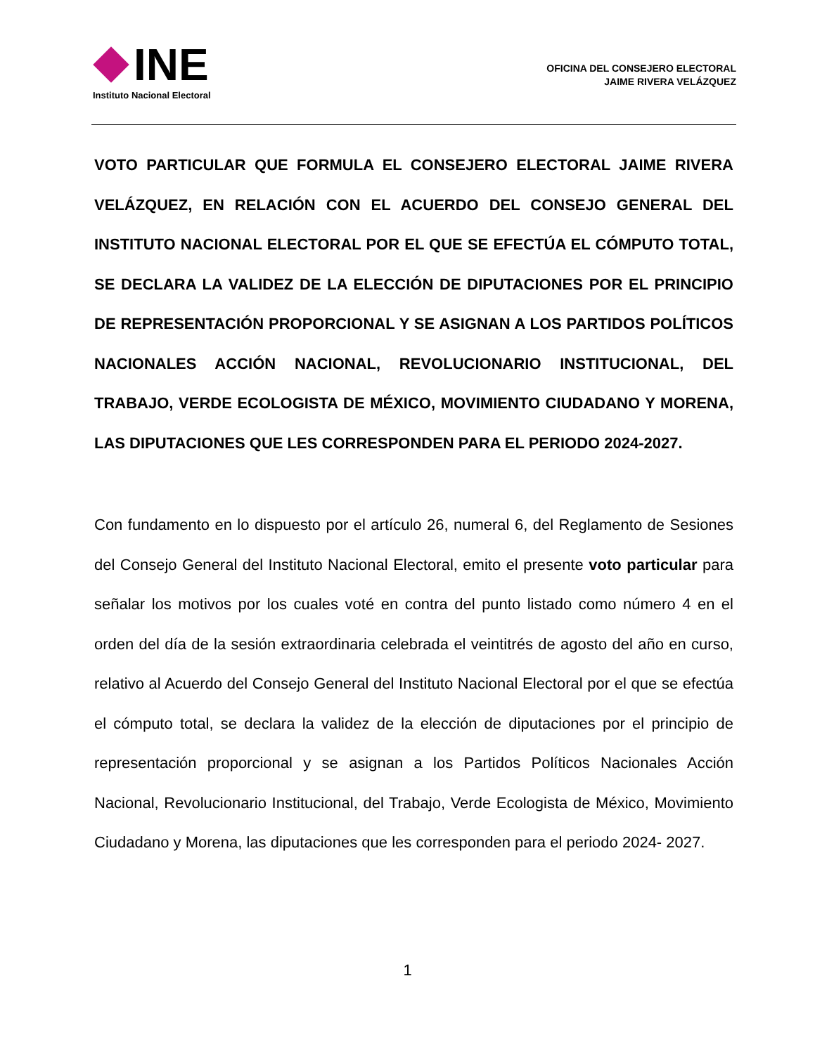INE
Instituto Nacional Electoral
OFICINA DEL CONSEJERO ELECTORAL
JAIME RIVERA VELÁZQUEZ
VOTO PARTICULAR QUE FORMULA EL CONSEJERO ELECTORAL JAIME RIVERA VELÁZQUEZ, EN RELACIÓN CON EL ACUERDO DEL CONSEJO GENERAL DEL INSTITUTO NACIONAL ELECTORAL POR EL QUE SE EFECTÚA EL CÓMPUTO TOTAL, SE DECLARA LA VALIDEZ DE LA ELECCIÓN DE DIPUTACIONES POR EL PRINCIPIO DE REPRESENTACIÓN PROPORCIONAL Y SE ASIGNAN A LOS PARTIDOS POLÍTICOS NACIONALES ACCIÓN NACIONAL, REVOLUCIONARIO INSTITUCIONAL, DEL TRABAJO, VERDE ECOLOGISTA DE MÉXICO, MOVIMIENTO CIUDADANO Y MORENA, LAS DIPUTACIONES QUE LES CORRESPONDEN PARA EL PERIODO 2024-2027.
Con fundamento en lo dispuesto por el artículo 26, numeral 6, del Reglamento de Sesiones del Consejo General del Instituto Nacional Electoral, emito el presente voto particular para señalar los motivos por los cuales voté en contra del punto listado como número 4 en el orden del día de la sesión extraordinaria celebrada el veintitrés de agosto del año en curso, relativo al Acuerdo del Consejo General del Instituto Nacional Electoral por el que se efectúa el cómputo total, se declara la validez de la elección de diputaciones por el principio de representación proporcional y se asignan a los Partidos Políticos Nacionales Acción Nacional, Revolucionario Institucional, del Trabajo, Verde Ecologista de México, Movimiento Ciudadano y Morena, las diputaciones que les corresponden para el periodo 2024- 2027.
1